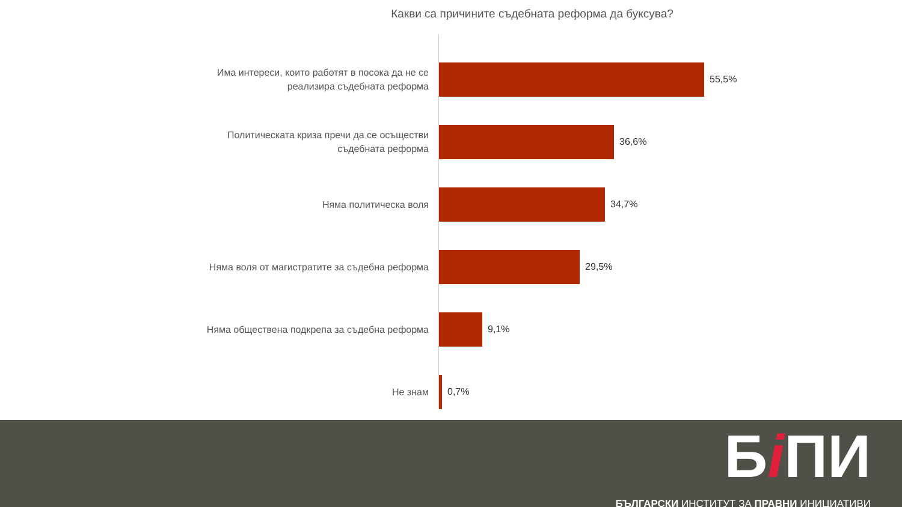Какви са причините съдебната реформа да буксува?
Има интереси, които работят в посока да не се
реализира съдебната реформа
55,5%
Политическата криза пречи да се осъществи
съдебната реформа
36,6%
Няма политическа воля
34,7%
Няма воля от магистратите за съдебна реформа
29,5%
Няма обществена подкрепа за съдебна реформа
9,1%
Не знам
0,7%
Бi ПИ
БЪЛГАРСКИ ИНСТИТУТ ЗА ПРАВНИ ИНИЦИАТИВИ